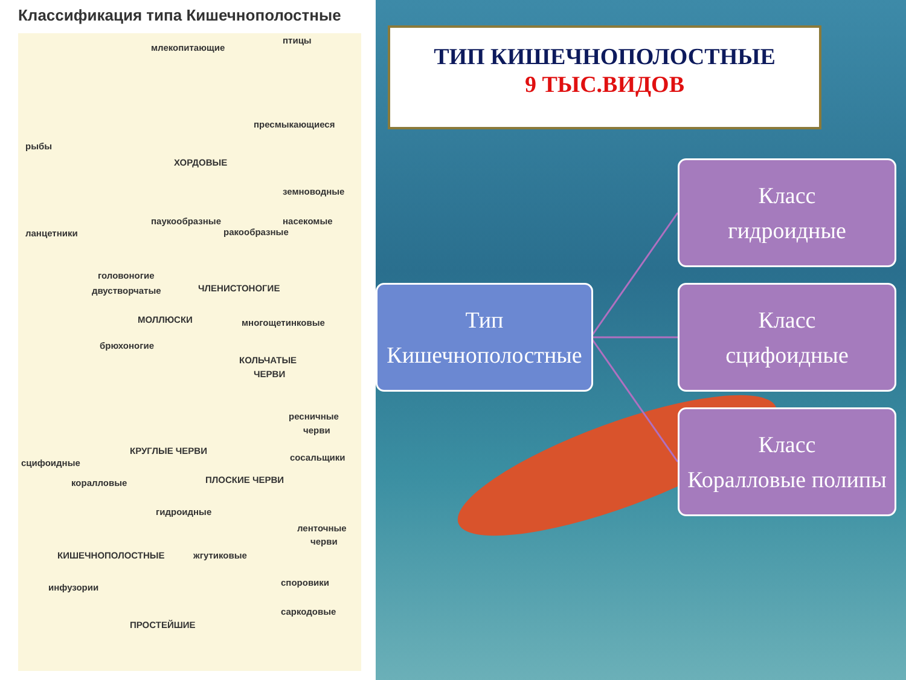Классификация типа Кишечнополостные
млекопитающие
птицы
пресмыкающиеся
рыбы
ХОРДОВЫЕ
земноводные
паукообразные насекомые
ракообразные ланцетники
головоногие
двустворчатые ЧЛЕНИСТОНОГИЕ
МОЛЛЮСКИ многощетинковые
брюхоногие
КОЛЬЧАТЫЕ
ЧЕРВИ
ресничные
черви
КРУГЛЫЕ ЧЕРВИ
сосальщики
сцифоидные
коралловые ПЛОСКИЕ ЧЕРВИ
гидроидные
ленточные
черви
КИШЕЧНОПОЛОСТНЫЕ жгутиковые
споровики инфузории
саркодовые
ПРОСТЕЙШИЕ
ТИП КИШЕЧНОПОЛОСТНЫЕ
9 ТЫС.ВИДОВ
Тип
Кишечнополостные
Класс
гидроидные
Класс
сцифоидные
Класс
Коралловые полипы